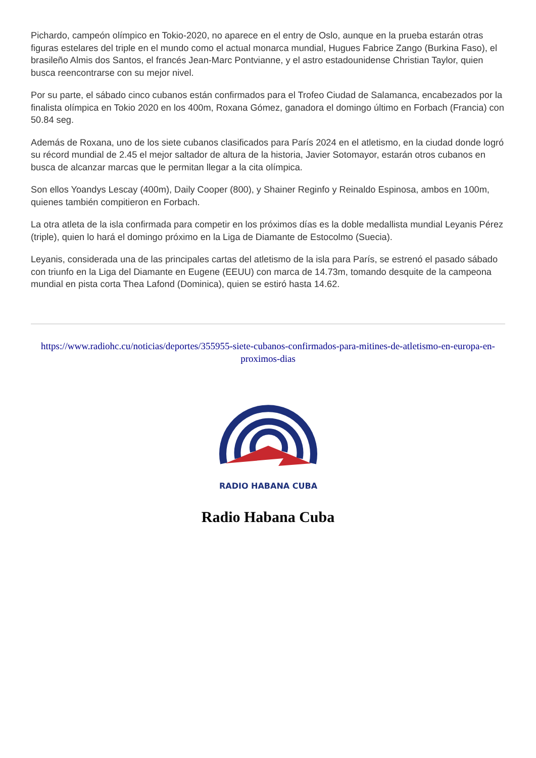Pichardo, campeón olímpico en Tokio-2020, no aparece en el entry de Oslo, aunque en la prueba estarán otras figuras estelares del triple en el mundo como el actual monarca mundial, Hugues Fabrice Zango (Burkina Faso), el brasileño Almis dos Santos, el francés Jean-Marc Pontvianne, y el astro estadounidense Christian Taylor, quien busca reencontrarse con su mejor nivel.
Por su parte, el sábado cinco cubanos están confirmados para el Trofeo Ciudad de Salamanca, encabezados por la finalista olímpica en Tokio 2020 en los 400m, Roxana Gómez, ganadora el domingo último en Forbach (Francia) con 50.84 seg.
Además de Roxana, uno de los siete cubanos clasificados para París 2024 en el atletismo, en la ciudad donde logró su récord mundial de 2.45 el mejor saltador de altura de la historia, Javier Sotomayor, estarán otros cubanos en busca de alcanzar marcas que le permitan llegar a la cita olímpica.
Son ellos Yoandys Lescay (400m), Daily Cooper (800), y Shainer Reginfo y Reinaldo Espinosa, ambos en 100m, quienes también compitieron en Forbach.
La otra atleta de la isla confirmada para competir en los próximos días es la doble medallista mundial Leyanis Pérez (triple), quien lo hará el domingo próximo en la Liga de Diamante de Estocolmo (Suecia).
Leyanis, considerada una de las principales cartas del atletismo de la isla para París, se estrenó el pasado sábado con triunfo en la Liga del Diamante en Eugene (EEUU) con marca de 14.73m, tomando desquite de la campeona mundial en pista corta Thea Lafond (Dominica), quien se estiró hasta 14.62.
https://www.radiohc.cu/noticias/deportes/355955-siete-cubanos-confirmados-para-mitines-de-atletismo-en-europa-en-proximos-dias
RADIO HABANA CUBA
Radio Habana Cuba